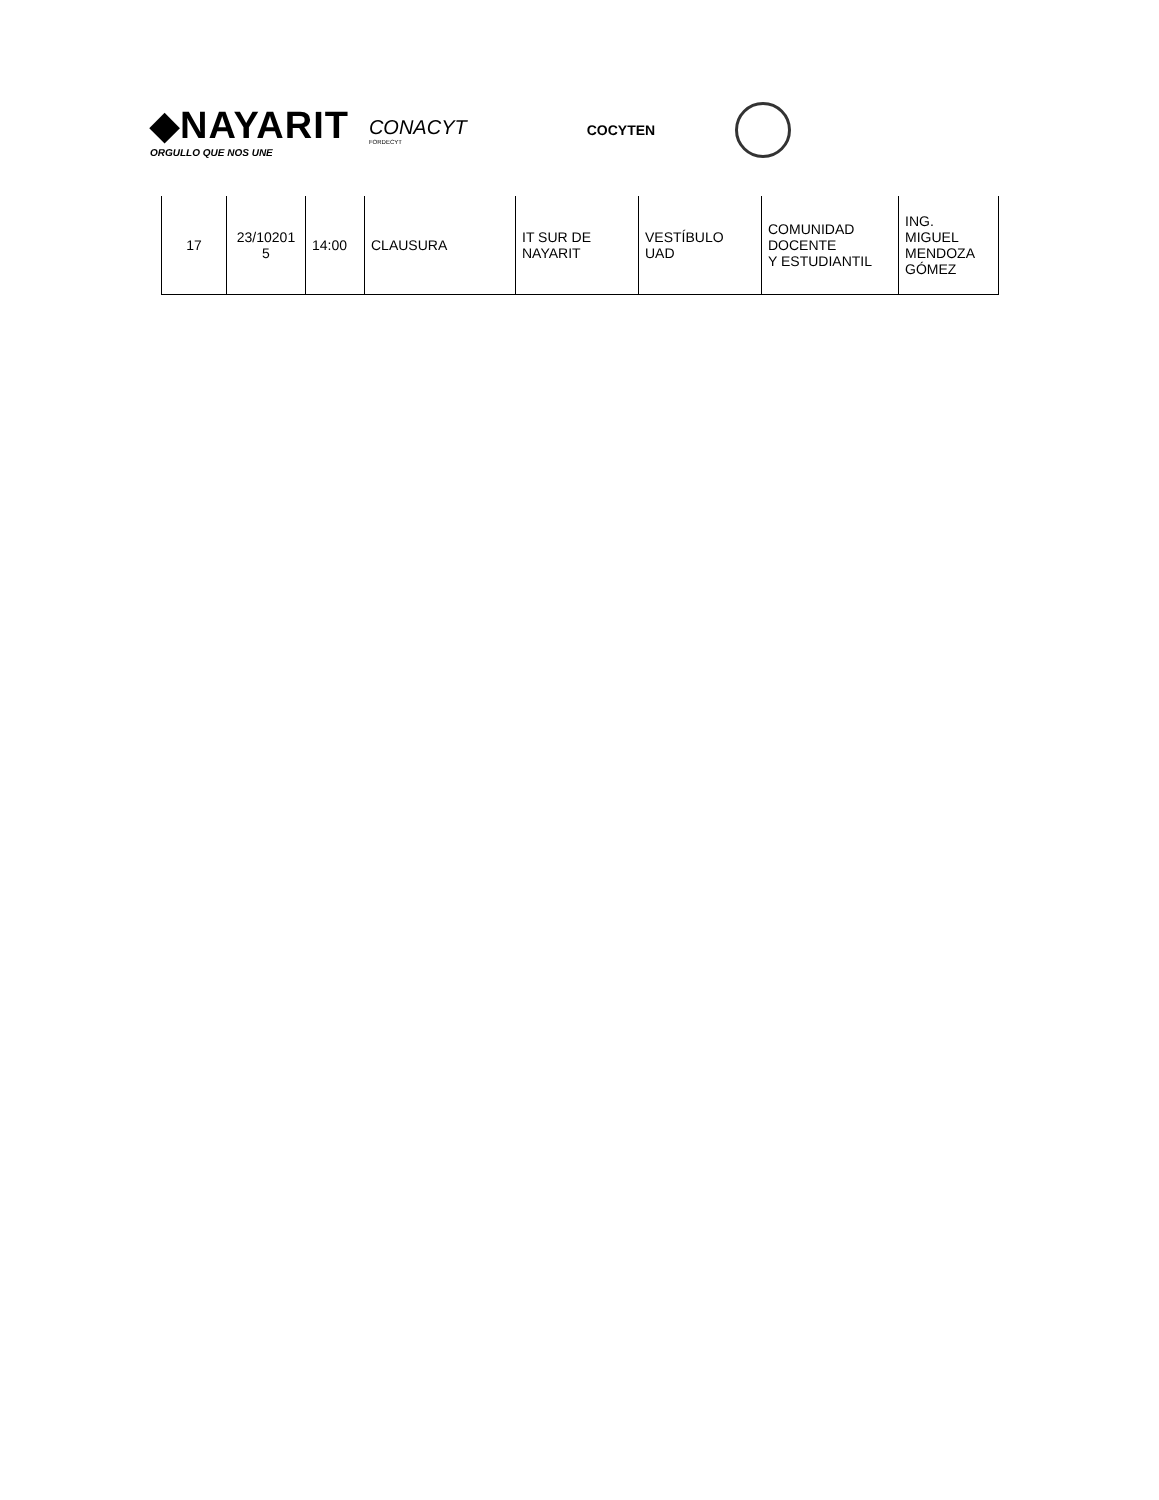◆NAYARIT
ORGULLO QUE NOS UNE
CONACYT
FORDECYT
COCYTEN
| 17 | 23/10201 5 | 14:00 | CLAUSURA | IT SUR DE NAYARIT | VESTÍBULO UAD | COMUNIDAD DOCENTE Y ESTUDIANTIL | ING. MIGUEL MENDOZA GÓMEZ |